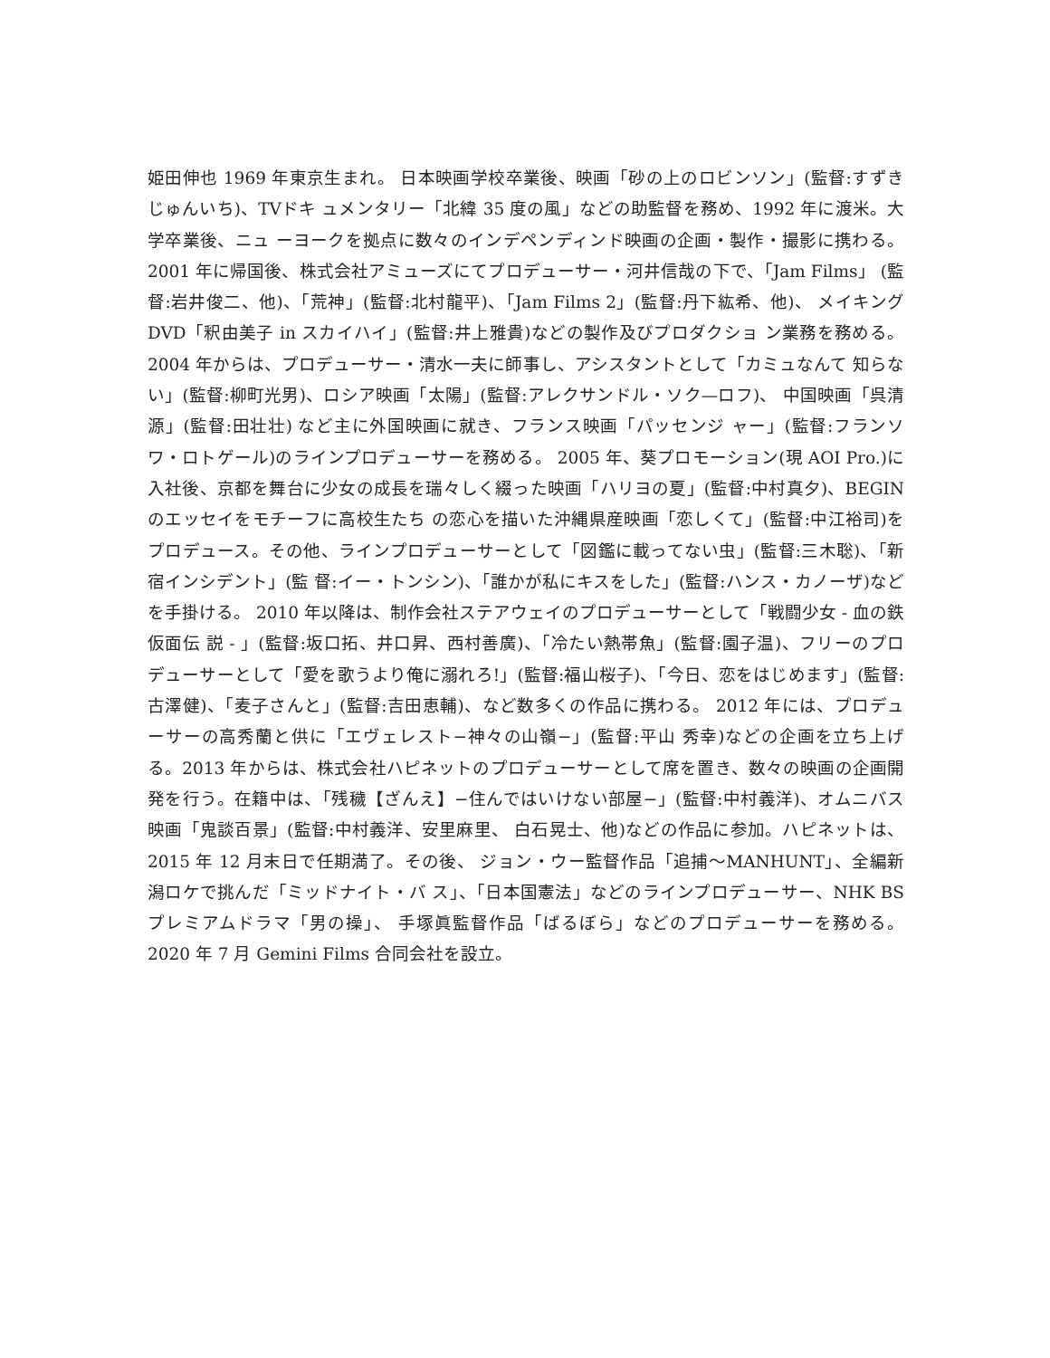姫田伸也 1969 年東京生まれ。 日本映画学校卒業後、映画「砂の上のロビンソン」(監督:すずきじゅんいち)、TVドキ ュメンタリー「北緯 35 度の風」などの助監督を務め、1992 年に渡米。大学卒業後、ニュ ーヨークを拠点に数々のインデペンディンド映画の企画・製作・撮影に携わる。 2001 年に帰国後、株式会社アミューズにてプロデューサー・河井信哉の下で、「Jam Films」 (監督:岩井俊二、他)、「荒神」(監督:北村龍平)、「Jam Films 2」(監督:丹下紘希、他)、 メイキング DVD「釈由美子 in スカイハイ」(監督:井上雅貴)などの製作及びプロダクショ ン業務を務める。 2004 年からは、プロデューサー・清水一夫に師事し、アシスタントとして「カミュなんて 知らない」(監督:柳町光男)、ロシア映画「太陽」(監督:アレクサンドル・ソク—ロフ)、 中国映画「呉清源」(監督:田壮壮) など主に外国映画に就き、フランス映画「パッセンジ ャー」(監督:フランソワ・ロトゲール)のラインプロデューサーを務める。 2005 年、葵プロモーション(現 AOI Pro.)に入社後、京都を舞台に少女の成長を瑞々しく綴った映画「ハリヨの夏」(監督:中村真夕)、BEGINのエッセイをモチーフに高校生たち の恋心を描いた沖縄県産映画「恋しくて」(監督:中江裕司)をプロデュース。その他、ラインプロデューサーとして「図鑑に載ってない虫」(監督:三木聡)、「新宿インシデント」(監 督:イー・トンシン)、「誰かが私にキスをした」(監督:ハンス・カノーザ)などを手掛ける。 2010 年以降は、制作会社ステアウェイのプロデューサーとして「戦闘少女 - 血の鉄仮面伝 説 - 」(監督:坂口拓、井口昇、西村善廣)、「冷たい熱帯魚」(監督:園子温)、フリーのプロ デューサーとして「愛を歌うより俺に溺れろ!」(監督:福山桜子)、「今日、恋をはじめます」(監督:古澤健)、「麦子さんと」(監督:吉田恵輔)、など数多くの作品に携わる。 2012 年には、プロデューサーの高秀蘭と供に「エヴェレスト−神々の山嶺−」(監督:平山 秀幸)などの企画を立ち上げる。2013 年からは、株式会社ハピネットのプロデューサーとして席を置き、数々の映画の企画開発を行う。在籍中は、「残穢【ざんえ】−住んではいけない部屋−」(監督:中村義洋)、オムニバス映画「鬼談百景」(監督:中村義洋、安里麻里、 白石晃士、他)などの作品に参加。ハピネットは、2015 年 12 月末日で任期満了。その後、 ジョン・ウー監督作品「追捕〜MANHUNT」、全編新潟ロケで挑んだ「ミッドナイト・バ ス」、「日本国憲法」などのラインプロデューサー、NHK BS プレミアムドラマ「男の操」、 手塚眞監督作品「ばるぼら」などのプロデューサーを務める。 2020 年 7 月 Gemini Films 合同会社を設立。